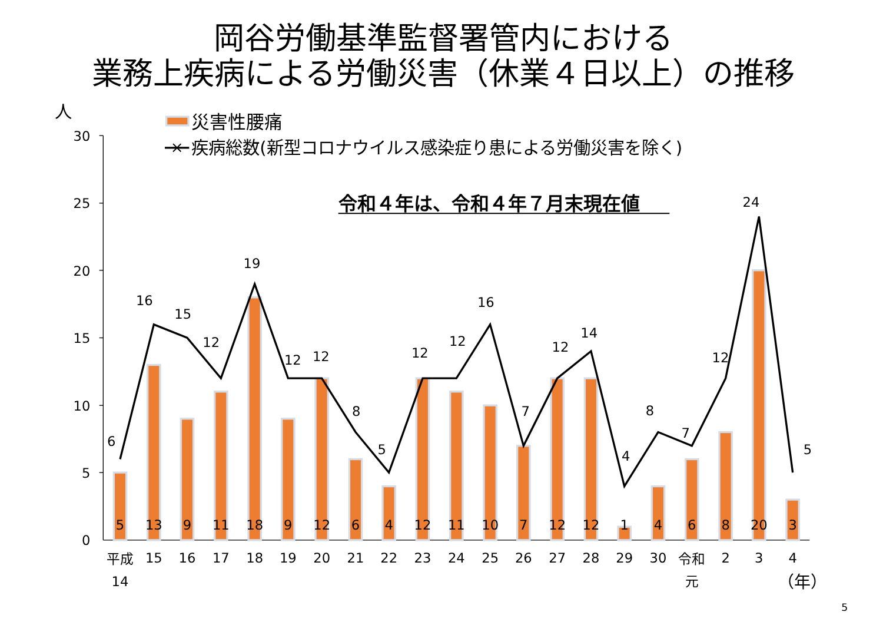岡谷労働基準監督署管内における
業務上疾病による労働災害（休業４日以上）の推移
人
災害性腰痛
疾病総数(新型コロナウイルス感染症り患による労働災害を除く)
令和４年は、令和４年７月末現在値
0
5
10
15
20
25
30
5
13
9
11
18
9
12
6
4
12
11
10
7
12
12
1
4
6
8
20
3
6
16
15
12
19
12
12
8
5
12
12
16
7
12
14
4
8
7
12
24
5
平成
14
15
16
17
18
19
20
21
22
23
24
25
26
27
28
29
30
令和
元
2
3
4
（年）
5